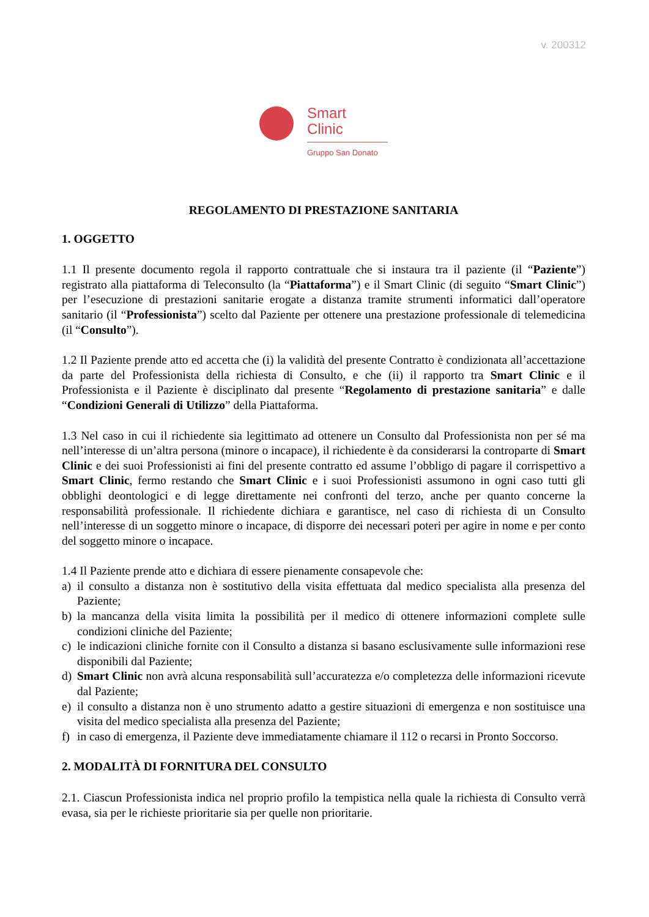v. 200312
Smart
Clinic
Gruppo San Donato
REGOLAMENTO DI PRESTAZIONE SANITARIA
1. OGGETTO
1.1 Il presente documento regola il rapporto contrattuale che si instaura tra il paziente (il “Paziente”) registrato alla piattaforma di Teleconsulto (la “Piattaforma”) e il Smart Clinic (di seguito “Smart Clinic”) per l’esecuzione di prestazioni sanitarie erogate a distanza tramite strumenti informatici dall’operatore sanitario (il “Professionista”) scelto dal Paziente per ottenere una prestazione professionale di telemedicina (il “Consulto”).
1.2 Il Paziente prende atto ed accetta che (i) la validità del presente Contratto è condizionata all’accettazione da parte del Professionista della richiesta di Consulto, e che (ii) il rapporto tra Smart Clinic e il Professionista e il Paziente è disciplinato dal presente “Regolamento di prestazione sanitaria” e dalle “Condizioni Generali di Utilizzo” della Piattaforma.
1.3 Nel caso in cui il richiedente sia legittimato ad ottenere un Consulto dal Professionista non per sé ma nell’interesse di un’altra persona (minore o incapace), il richiedente è da considerarsi la controparte di Smart Clinic e dei suoi Professionisti ai fini del presente contratto ed assume l’obbligo di pagare il corrispettivo a Smart Clinic, fermo restando che Smart Clinic e i suoi Professionisti assumono in ogni caso tutti gli obblighi deontologici e di legge direttamente nei confronti del terzo, anche per quanto concerne la responsabilità professionale. Il richiedente dichiara e garantisce, nel caso di richiesta di un Consulto nell’interesse di un soggetto minore o incapace, di disporre dei necessari poteri per agire in nome e per conto del soggetto minore o incapace.
1.4 Il Paziente prende atto e dichiara di essere pienamente consapevole che:
a) il consulto a distanza non è sostitutivo della visita effettuata dal medico specialista alla presenza del Paziente;
b) la mancanza della visita limita la possibilità per il medico di ottenere informazioni complete sulle condizioni cliniche del Paziente;
c) le indicazioni cliniche fornite con il Consulto a distanza si basano esclusivamente sulle informazioni rese disponibili dal Paziente;
d) Smart Clinic non avrà alcuna responsabilità sull’accuratezza e/o completezza delle informazioni ricevute dal Paziente;
e) il consulto a distanza non è uno strumento adatto a gestire situazioni di emergenza e non sostituisce una visita del medico specialista alla presenza del Paziente;
f) in caso di emergenza, il Paziente deve immediatamente chiamare il 112 o recarsi in Pronto Soccorso.
2. MODALITÀ DI FORNITURA DEL CONSULTO
2.1. Ciascun Professionista indica nel proprio profilo la tempistica nella quale la richiesta di Consulto verrà evasa, sia per le richieste prioritarie sia per quelle non prioritarie.